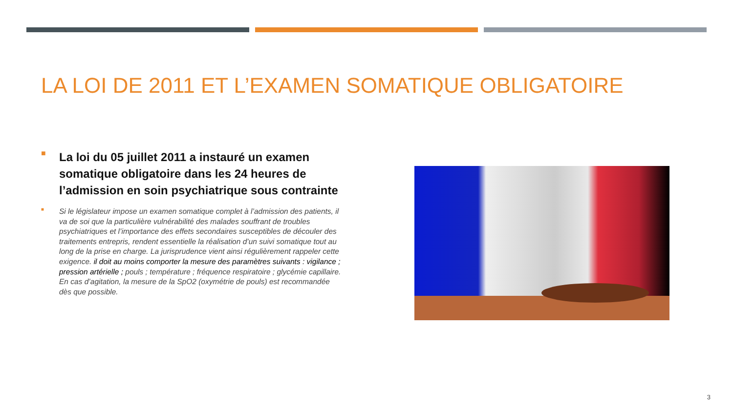LA LOI DE 2011 ET L’EXAMEN SOMATIQUE OBLIGATOIRE
■
La loi du 05 juillet 2011 a instauré un examen somatique obligatoire dans les 24 heures de l’admission en soin psychiatrique sous contrainte
■
Si le législateur impose un examen somatique complet à l’admission des patients, il va de soi que la particulière vulnérabilité des malades souffrant de troubles psychiatriques et l’importance des effets secondaires susceptibles de découler des traitements entrepris, rendent essentielle la réalisation d’un suivi somatique tout au long de la prise en charge. La jurisprudence vient ainsi régulièrement rappeler cette exigence. il doit au moins comporter la mesure des paramètres suivants : vigilance ; pression artérielle ; pouls ; température ; fréquence respiratoire ; glycémie capillaire. En cas d’agitation, la mesure de la SpO2 (oxymétrie de pouls) est recommandée dès que possible.
3